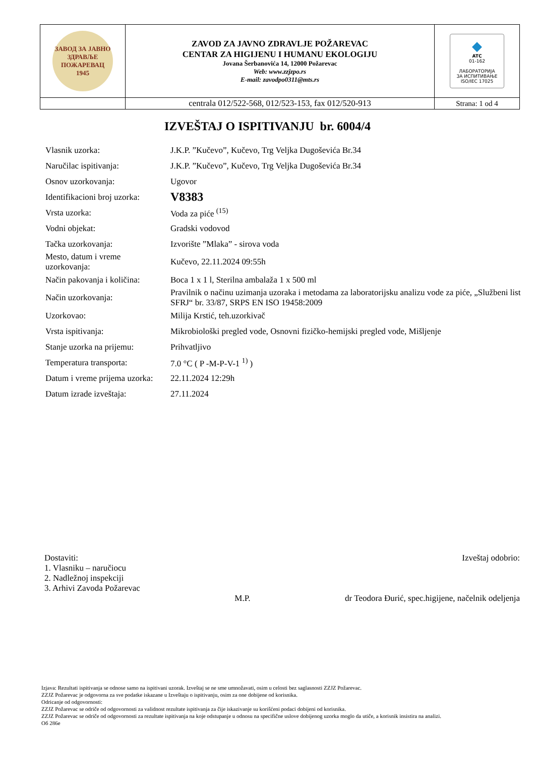| ЗАВОД ЗА ЈАВНО ЗДРАВЉЕ ПОЖАРЕВАЦ 1945 | ZAVOD ZA JAVNO ZDRAVLJE POŽAREVAC CENTAR ZA HIGIJENU I HUMANU EKOLOGIJU Jovana Šerbanovića 14, 12000 Požarevac Web: www.zzjzpo.rs E-mail: zavodpo0311@mts.rs | ◆ ATC 01-162 ЛАБОРАТОРИЈА ЗА ИСПИТИВАЊЕ ISO/IEC 17025 |
| | centrala 012/522-568, 012/523-153, fax 012/520-913 | Strana: 1 od 4 |
IZVEŠTAJ O ISPITIVANJU br. 6004/4
| Vlasnik uzorka: | J.K.P. ”Kučevo”, Kučevo, Trg Veljka Dugoševića Br.34 |
| Naručilac ispitivanja: | J.K.P. ”Kučevo”, Kučevo, Trg Veljka Dugoševića Br.34 |
| Osnov uzorkovanja: | Ugovor |
| Identifikacioni broj uzorka: | V8383 |
| Vrsta uzorka: | Voda za piće <sup>(15)</sup> |
| Vodni objekat: | Gradski vodovod |
| Tačka uzorkovanja: | Izvorište ”Mlaka” - sirova voda |
| Mesto, datum i vreme uzorkovanja: | Kučevo, 22.11.2024 09:55h |
| Način pakovanja i količina: | Boca 1 x 1 l, Sterilna ambalaža 1 x 500 ml |
| Način uzorkovanja: | Pravilnik o načinu uzimanja uzoraka i metodama za laboratorijsku analizu vode za piće, „Službeni list SFRJ“ br. 33/87, SRPS EN ISO 19458:2009 |
| Uzorkovao: | Milija Krstić, teh.uzorkivač |
| Vrsta ispitivanja: | Mikrobiološki pregled vode, Osnovni fizičko-hemijski pregled vode, Mišljenje |
| Stanje uzorka na prijemu: | Prihvatljivo |
| Temperatura transporta: | 7.0 °C ( P -M-P-V-1 <sup>1)</sup> ) |
| Datum i vreme prijema uzorka: | 22.11.2024 12:29h |
| Datum izrade izveštaja: | 27.11.2024 |
Dostaviti:
1. Vlasniku – naručiocu
2. Nadležnoj inspekciji
3. Arhivi Zavoda Požarevac
M.P. Izveštaj odobrio:
dr Teodora Đurić, spec.higijene, načelnik odeljenja
Izjava: Rezultati ispitivanja se odnose samo na ispitivani uzorak. Izveštaj se ne sme umnožavati, osim u celosti bez saglasnosti ZZJZ Požarevac.
ZZJZ Požarevac je odgovorna za sve podatke iskazane u Izveštaju o ispitivanju, osim za one dobijene od korisnika.
Odricanje od odgovornosti:
ZZJZ Požarevac se odriče od odgovornosti za validnost rezultate ispitivanja za čije iskazivanje su korišćeni podaci dobijeni od korisnika.
ZZJZ Požarevac se odriče od odgovornosti za rezultate ispitivanja na koje odstupanje u odnosu na specifične uslove dobijenog uzorka moglo da utiče, a korisnik insistira na analizi.
Об 286е